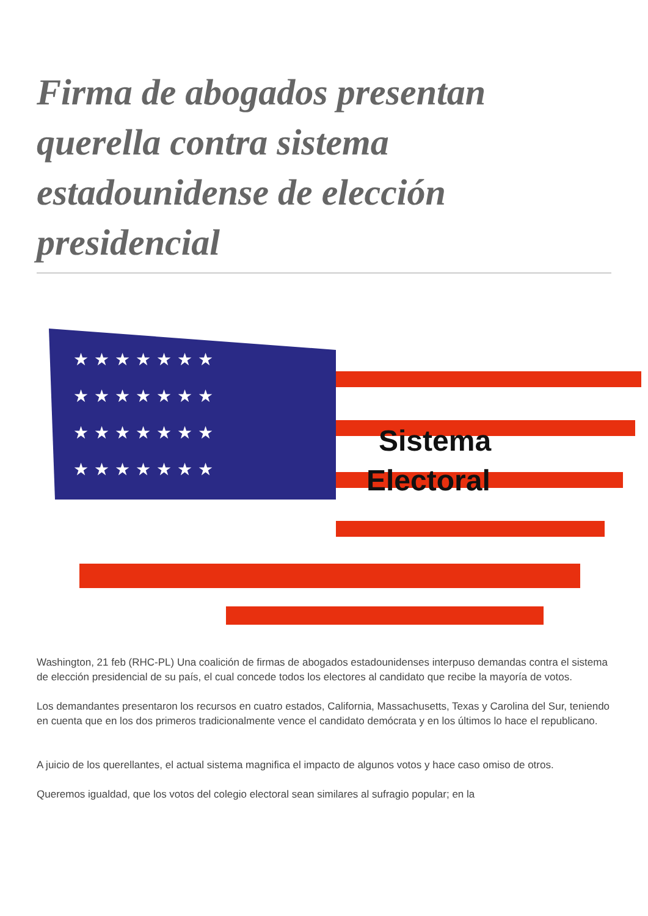Firma de abogados presentan querella contra sistema estadounidense de elección presidencial
★ ★ ★ ★ ★ ★ ★
★ ★ ★ ★ ★ ★ ★
★ ★ ★ ★ ★ ★ ★
★ ★ ★ ★ ★ ★ ★
Sistema
Electoral
Washington, 21 feb (RHC-PL) Una coalición de firmas de abogados estadounidenses interpuso demandas contra el sistema de elección presidencial de su país, el cual concede todos los electores al candidato que recibe la mayoría de votos.
Los demandantes presentaron los recursos en cuatro estados, California, Massachusetts, Texas y Carolina del Sur, teniendo en cuenta que en los dos primeros tradicionalmente vence el candidato demócrata y en los últimos lo hace el republicano.
A juicio de los querellantes, el actual sistema magnifica el impacto de algunos votos y hace caso omiso de otros.
Queremos igualdad, que los votos del colegio electoral sean similares al sufragio popular; en la